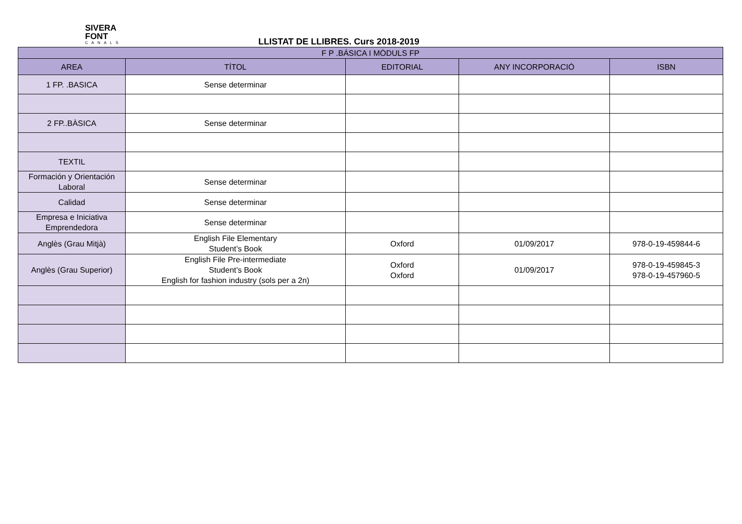SIVERA
FONT
CANALS
LLISTAT DE LLIBRES. Curs 2018-2019
| F P .BÁSICA I MÒDULS FP | | | | |
| --- | --- | --- | --- | --- |
| AREA | TÍTOL | EDITORIAL | ANY INCORPORACIÓ | ISBN |
| 1 FP. .BASICA | Sense determinar | | | |
| 2 FP..BÀSICA | Sense determinar | | | |
| TEXTIL | | | | |
| Formación y Orientación Laboral | Sense determinar | | | |
| Calidad | Sense determinar | | | |
| Empresa e Iniciativa Emprendedora | Sense determinar | | | |
| Anglès (Grau Mitjà) | English File Elementary Student’s Book | Oxford | 01/09/2017 | 978-0-19-459844-6 |
| Anglès (Grau Superior) | English File Pre-intermediate Student’s Book English for fashion industry (sols per a 2n) | Oxford Oxford | 01/09/2017 | 978-0-19-459845-3 978-0-19-457960-5 |